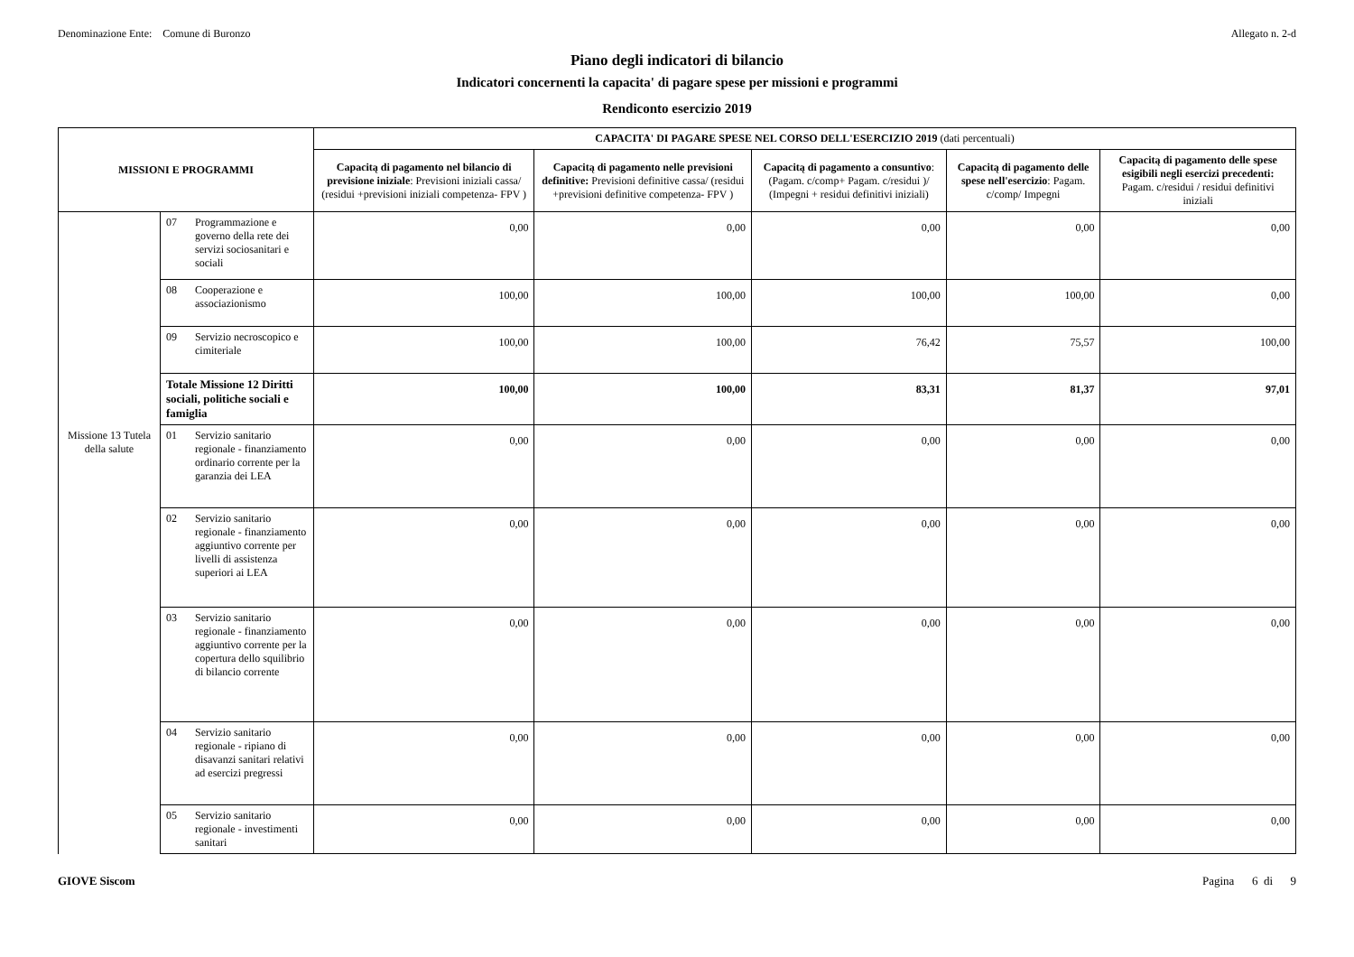Denominazione Ente: Comune di Buronzo Allegato n. 2-d
Piano degli indicatori di bilancio
Indicatori concernenti la capacita' di pagare spese per missioni e programmi
Rendiconto esercizio 2019
| MISSIONI E PROGRAMMI | | | CAPACITA' DI PAGARE SPESE NEL CORSO DELL'ESERCIZIO 2019 (dati percentuali) | | | | |
| --- | --- | --- | --- | --- | --- | --- | --- |
| | | | Capacitą di pagamento nel bilancio di previsione iniziale : Previsioni iniziali cassa/ (residui +previsioni iniziali competenza- FPV ) | Capacitą di pagamento nelle previsioni definitive: Previsioni definitive cassa/ (residui +previsioni definitive competenza- FPV ) | Capacitą di pagamento a consuntivo : (Pagam. c/comp+ Pagam. c/residui )/ (Impegni + residui definitivi iniziali) | Capacitą di pagamento delle spese nell'esercizio : Pagam. c/comp/ Impegni | Capacitą di pagamento delle spese esigibili negli esercizi precedenti: Pagam. c/residui / residui definitivi iniziali |
| | 07 | Programmazione e governo della rete dei servizi sociosanitari e sociali | 0,00 | 0,00 | 0,00 | 0,00 | 0,00 |
| | 08 | Cooperazione e associazionismo | 100,00 | 100,00 | 100,00 | 100,00 | 0,00 |
| | 09 | Servizio necroscopico e cimiteriale | 100,00 | 100,00 | 76,42 | 75,57 | 100,00 |
| | Totale Missione 12 Diritti sociali, politiche sociali e famiglia | | 100,00 | 100,00 | 83,31 | 81,37 | 97,01 |
| Missione 13 Tutela della salute | 01 | Servizio sanitario regionale - finanziamento ordinario corrente per la garanzia dei LEA | 0,00 | 0,00 | 0,00 | 0,00 | 0,00 |
| | 02 | Servizio sanitario regionale - finanziamento aggiuntivo corrente per livelli di assistenza superiori ai LEA | 0,00 | 0,00 | 0,00 | 0,00 | 0,00 |
| | 03 | Servizio sanitario regionale - finanziamento aggiuntivo corrente per la copertura dello squilibrio di bilancio corrente | 0,00 | 0,00 | 0,00 | 0,00 | 0,00 |
| | 04 | Servizio sanitario regionale - ripiano di disavanzi sanitari relativi ad esercizi pregressi | 0,00 | 0,00 | 0,00 | 0,00 | 0,00 |
| | 05 | Servizio sanitario regionale - investimenti sanitari | 0,00 | 0,00 | 0,00 | 0,00 | 0,00 |
GIOVE Siscom Pagina 6 di 9